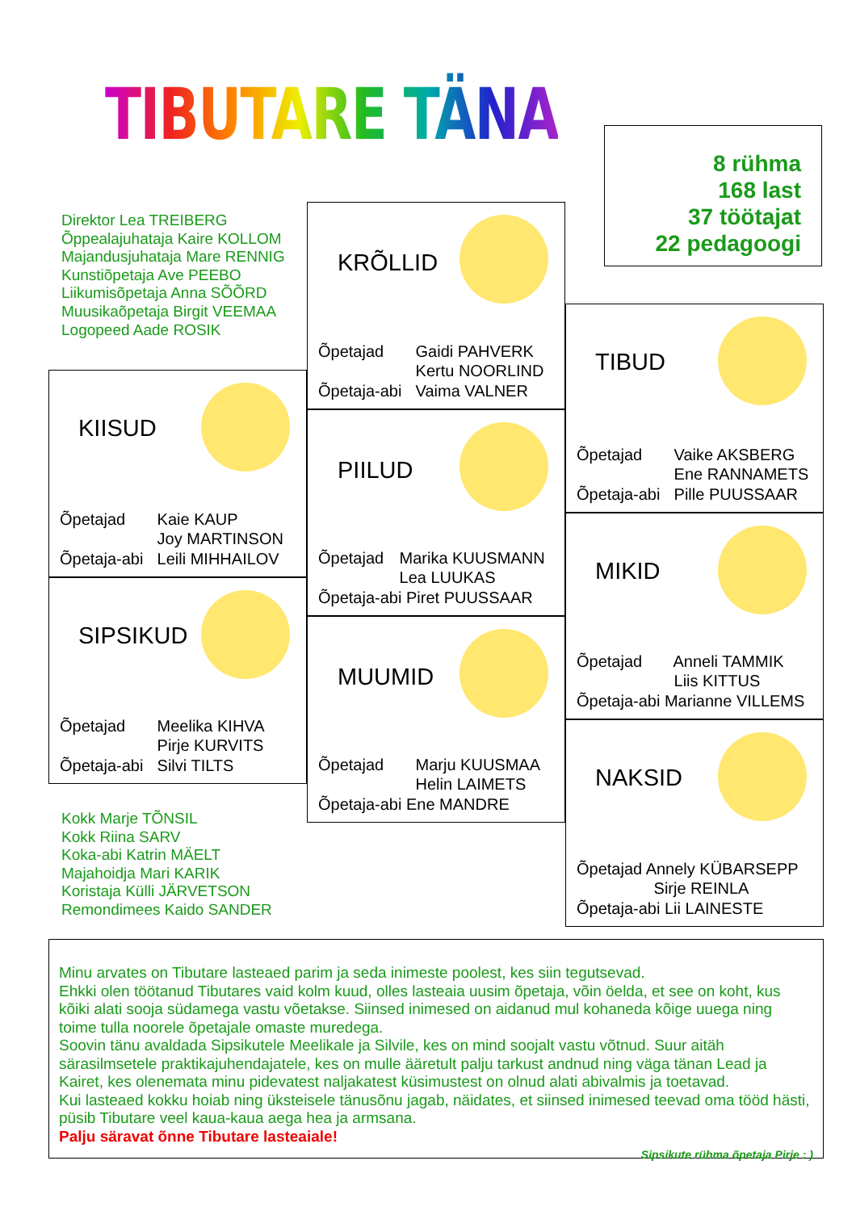TIBUTARE TÄNA
8 rühma
168 last
37 töötajat
22 pedagoogi
Direktor Lea TREIBERG
Õppealajuhataja Kaire KOLLOM
Majandusjuhataja Mare RENNIG
Kunstiõpetaja Ave PEEBO
Liikumisõpetaja Anna SÕÕRD
Muusikaõpetaja Birgit VEEMAA
Logopeed Aade ROSIK
KRÕLLID
Õpetajad Gaidi PAHVERK
Kertu NOORLIND
Õpetaja-abi Vaima VALNER
PIILUD
Õpetajad Marika KUUSMANN
Lea LUUKAS
Õpetaja-abi Piret PUUSSAAR
MUUMID
Õpetajad Marju KUUSMAA
Helin LAIMETS
Õpetaja-abi Ene MANDRE
KIISUD
Õpetajad Kaie KAUP
Joy MARTINSON
Õpetaja-abi Leili MIHHAILOV
SIPSIKUD
Õpetajad Meelika KIHVA
Pirje KURVITS
Õpetaja-abi Silvi TILTS
TIBUD
Õpetajad Vaike AKSBERG
Ene RANNAMETS
Õpetaja-abi Pille PUUSSAAR
MIKID
Õpetajad Anneli TAMMIK
Liis KITTUS
Õpetaja-abi Marianne VILLEMS
NAKSID
Õpetajad Annely KÜBARSEPP
Sirje REINLA
Õpetaja-abi Lii LAINESTE
Kokk Marje TÕNSIL
Kokk Riina SARV
Koka-abi Katrin MÄELT
Majahoidja Mari KARIK
Koristaja Külli JÄRVETSON
Remondimees Kaido SANDER
Minu arvates on Tibutare lasteaed parim ja seda inimeste poolest, kes siin tegutsevad.
Ehkki olen töötanud Tibutares vaid kolm kuud, olles lasteaia uusim õpetaja, võin öelda, et see on koht, kus kõiki alati sooja südamega vastu võetakse. Siinsed inimesed on aidanud mul kohaneda kõige uuega ning toime tulla noorele õpetajale omaste muredega.
Soovin tänu avaldada Sipsikutele Meelikale ja Silvile, kes on mind soojalt vastu võtnud. Suur aitäh särasilmsetele praktikajuhendajatele, kes on mulle ääretult palju tarkust andnud ning väga tänan Lead ja Kairet, kes olenemata minu pidevatest naljakatest küsimustest on olnud alati abivalmis ja toetavad.
Kui lasteaed kokku hoiab ning üksteisele tänusõnu jagab, näidates, et siinsed inimesed teevad oma tööd hästi, püsib Tibutare veel kaua-kaua aega hea ja armsana.
Palju säravat õnne Tibutare lasteaiale!
Sipsikute rühma õpetaja Pirje : )